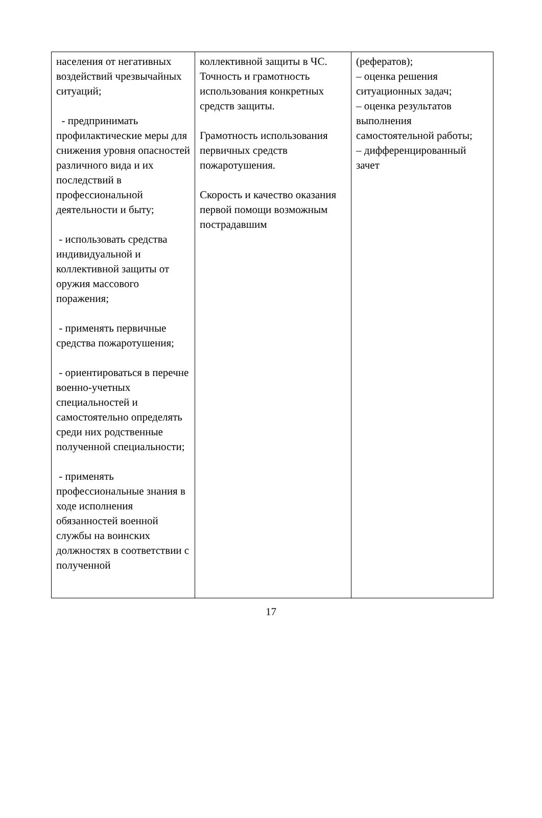| населения от негативных воздействий чрезвычайных ситуаций; - предпринимать профилактические меры для снижения уровня опасностей различного вида и их последствий в профессиональной деятельности и быту; - использовать средства индивидуальной и коллективной защиты от оружия массового поражения; - применять первичные средства пожаротушения; - ориентироваться в перечне военно-учетных специальностей и самостоятельно определять среди них родственные полученной специальности; - применять профессиональные знания в ходе исполнения обязанностей военной службы на воинских должностях в соответствии с полученной | коллективной защиты в ЧС. Точность и грамотность использования конкретных средств защиты. Грамотность использования первичных средств пожаротушения. Скорость и качество оказания первой помощи возможным пострадавшим | (рефератов); – оценка решения ситуационных задач; – оценка результатов выполнения самостоятельной работы; – дифференцированный зачет |
17